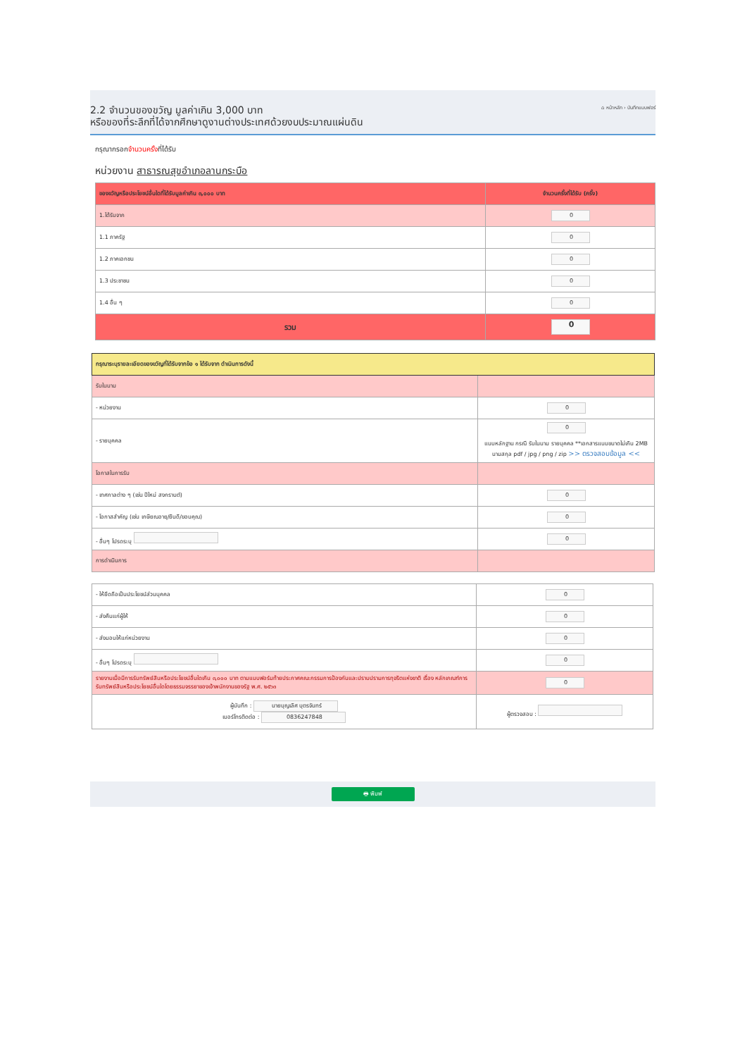2.2 จำนวนของขวัญ มูลค่าเกิน 3,000 บาท
หรือของที่ระลึกที่ได้จากศึกษาดูงานต่างประเทศด้วยงบประมาณแผ่นดิน
⌂ หน้าหลัก › บันทึกแบบฟอร์
กรุณากรอกจำนวนครั้งที่ได้รับ
หน่วยงาน สาธารณสุขอำเภอลานกระบือ
| ของขวัญหรือประโยชน์อื่นใดที่ได้รับมูลค่าเกิน ๓,๐๐๐ บาท | จำนวนครั้งที่ได้รับ (ครั้ง) |
| --- | --- |
| 1.ได้รับจาก | 0 |
| 1.1 ภาครัฐ | 0 |
| 1.2 ภาคเอกชน | 0 |
| 1.3 ประชาชน | 0 |
| 1.4 อื่น ๆ | 0 |
| รวม | 0 |
| กรุณาระบุรายละเอียดของขวัญที่ได้รับจากข้อ ๑ ได้รับจาก ดำเนินการดังนี้ | |
| รับในนาม | |
| - หน่วยงาน | 0 |
| - รายบุคคล | 0 แนบหลักฐาน กรณี รับในนาม รายบุคคล **เอกสารแนบขนาดไม่เกิน 2MB นามสกุล pdf / jpg / png / zip >> ตรวจสอบข้อมูล << |
| โอกาสในการรับ | |
| - เทศกาลต่าง ๆ (เช่น ปีใหม่ สงกรานต์) | 0 |
| - โอกาสสำคัญ (เช่น เกษียณอายุ/ยินดี/ขอบคุณ) | 0 |
| - อื่นๆ โปรดระบุ | 0 |
| การดำเนินการ | |
| - ให้ยึดถือเป็นประโยชน์ส่วนบุคคล | 0 |
| - ส่งคืนแก่ผู้ให้ | 0 |
| - ส่งมอบให้แก่หน่วยงาน | 0 |
| - อื่นๆ โปรดระบุ | 0 |
| รายงานเมื่อมีการรับทรัพย์สินหรือประโยชน์อื่นใดเกิน ๓,๐๐๐ บาท ตามแบบฟอร์มท้ายประกาศคณะกรรมการป้องกันและปราบปรามการทุจริตแห่งชาติ เรื่อง หลักเกณฑ์การรับทรัพย์สินหรือประโยชน์อื่นใดโดยธรรมจรรยาของเจ้าพนักงานของรัฐ พ.ศ. ๒๕๖๓ | 0 |
| ผู้บันทึก : นายบุญเลิศ บุตรจันทร์ เบอร์โทรติดต่อ : 0836247848 | ผู้ตรวจสอบ : |
🖶 พิมพ์